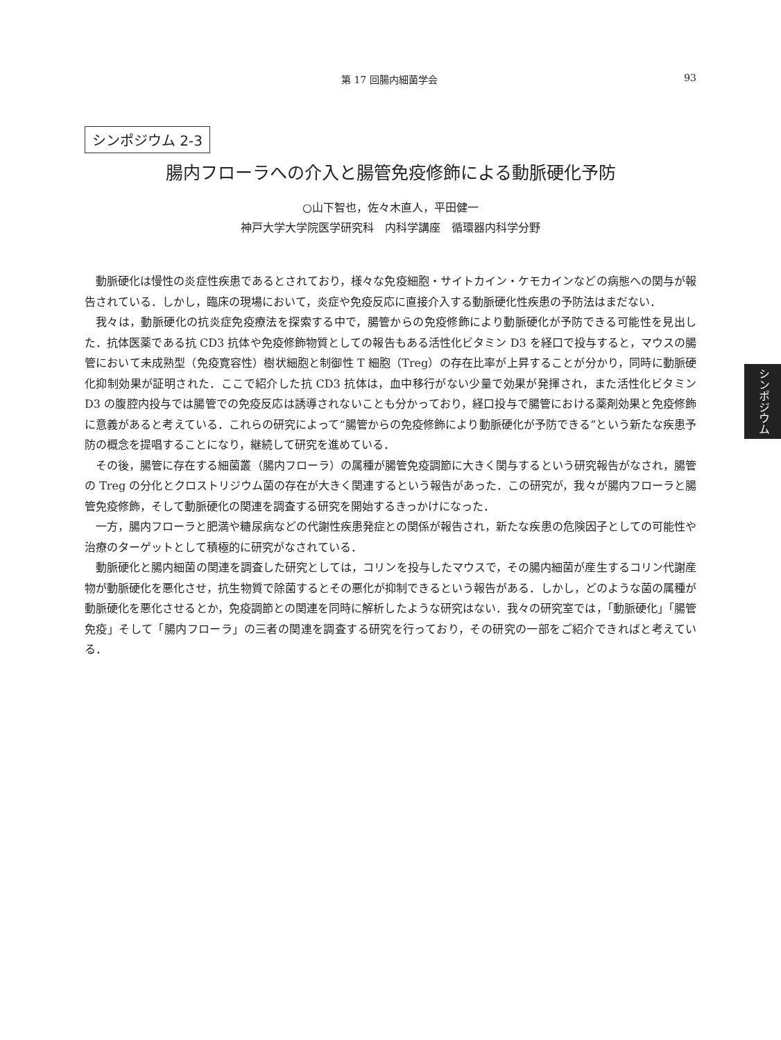第 17 回腸内細菌学会 93
シンポジウム 2-3
腸内フローラへの介入と腸管免疫修飾による動脈硬化予防
○山下智也，佐々木直人，平田健一
神戸大学大学院医学研究科　内科学講座　循環器内科学分野
動脈硬化は慢性の炎症性疾患であるとされており，様々な免疫細胞・サイトカイン・ケモカインなどの病態への関与が報告されている．しかし，臨床の現場において，炎症や免疫反応に直接介入する動脈硬化性疾患の予防法はまだない．
我々は，動脈硬化の抗炎症免疫療法を探索する中で，腸管からの免疫修飾により動脈硬化が予防できる可能性を見出した．抗体医薬である抗 CD3 抗体や免疫修飾物質としての報告もある活性化ビタミン D3 を経口で投与すると，マウスの腸管において未成熟型（免疫寛容性）樹状細胞と制御性 T 細胞（Treg）の存在比率が上昇することが分かり，同時に動脈硬化抑制効果が証明された．ここで紹介した抗 CD3 抗体は，血中移行がない少量で効果が発揮され，また活性化ビタミン D3 の腹腔内投与では腸管での免疫反応は誘導されないことも分かっており，経口投与で腸管における薬剤効果と免疫修飾に意義があると考えている．これらの研究によって“腸管からの免疫修飾により動脈硬化が予防できる”という新たな疾患予防の概念を提唱することになり，継続して研究を進めている．
その後，腸管に存在する細菌叢（腸内フローラ）の属種が腸管免疫調節に大きく関与するという研究報告がなされ，腸管の Treg の分化とクロストリジウム菌の存在が大きく関連するという報告があった．この研究が，我々が腸内フローラと腸管免疫修飾，そして動脈硬化の関連を調査する研究を開始するきっかけになった．
一方，腸内フローラと肥満や糖尿病などの代謝性疾患発症との関係が報告され，新たな疾患の危険因子としての可能性や治療のターゲットとして積極的に研究がなされている．
動脈硬化と腸内細菌の関連を調査した研究としては，コリンを投与したマウスで，その腸内細菌が産生するコリン代謝産物が動脈硬化を悪化させ，抗生物質で除菌するとその悪化が抑制できるという報告がある．しかし，どのような菌の属種が動脈硬化を悪化させるとか，免疫調節との関連を同時に解析したような研究はない．我々の研究室では，「動脈硬化」「腸管免疫」そして「腸内フローラ」の三者の関連を調査する研究を行っており，その研究の一部をご紹介できればと考えている．
シンポジウム